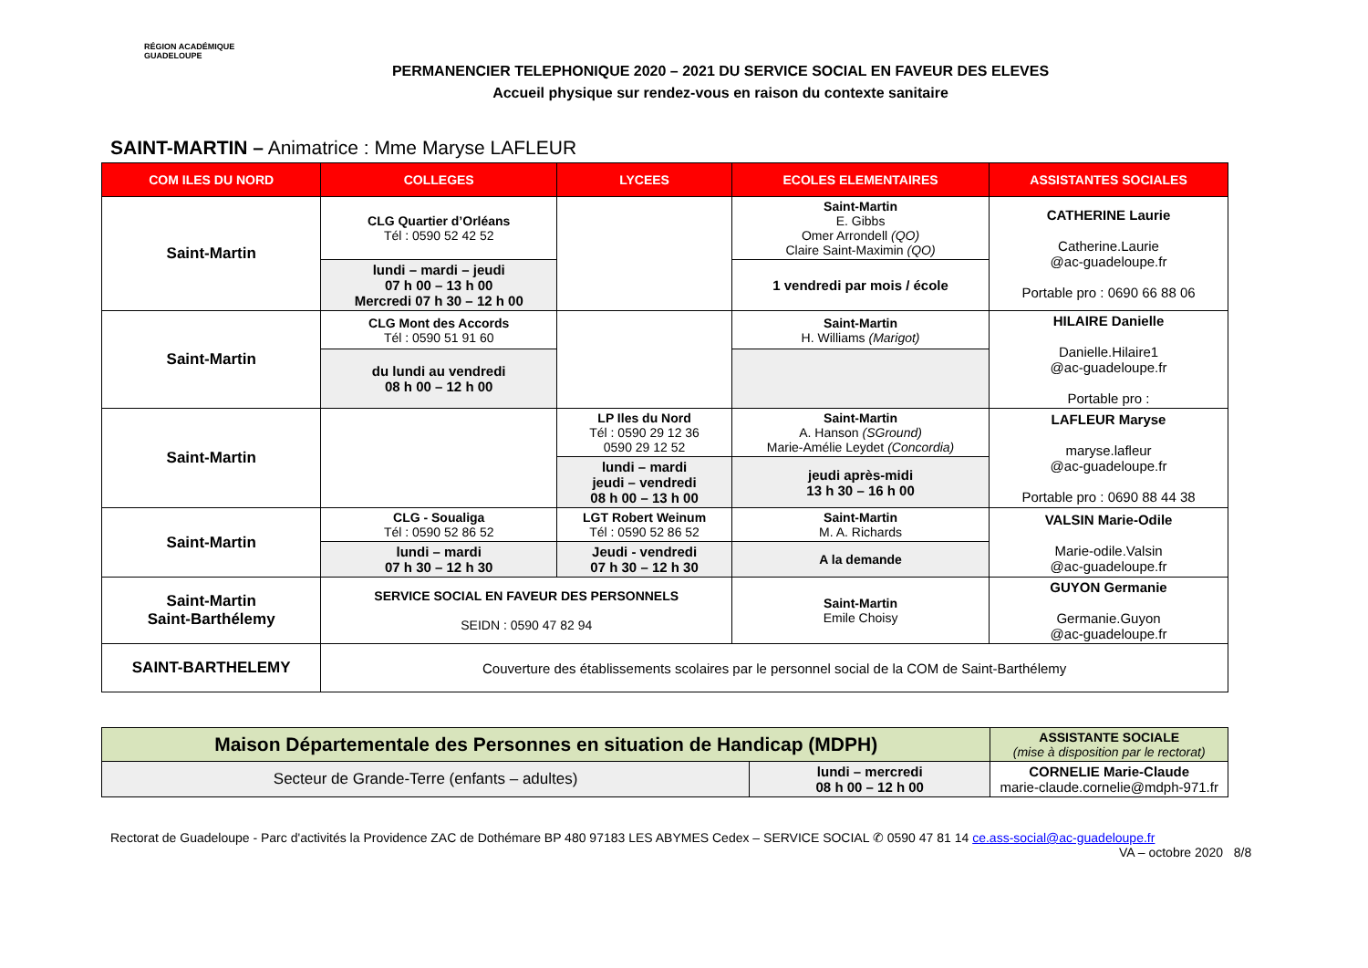RÉGION ACADÉMIQUE
GUADELOUPE
PERMANENCIER TELEPHONIQUE 2020 – 2021 DU SERVICE SOCIAL EN FAVEUR DES ELEVES
Accueil physique sur rendez-vous en raison du contexte sanitaire
SAINT-MARTIN – Animatrice : Mme Maryse LAFLEUR
| COM ILES DU NORD | COLLEGES | LYCEES | ECOLES ELEMENTAIRES | ASSISTANTES SOCIALES |
| --- | --- | --- | --- | --- |
| Saint-Martin | CLG Quartier d’Orléans Tél : 0590 52 42 52 | | Saint-Martin E. Gibbs Omer Arrondell (QO) Claire Saint-Maximin (QO) | CATHERINE Laurie Catherine.Laurie @ac-guadeloupe.fr Portable pro : 0690 66 88 06 |
| | lundi – mardi – jeudi 07 h 00 – 13 h 00 Mercredi 07 h 30 – 12 h 00 | | 1 vendredi par mois / école | |
| Saint-Martin | CLG Mont des Accords Tél : 0590 51 91 60 | | Saint-Martin H. Williams (Marigot) | HILAIRE Danielle Danielle.Hilaire1 @ac-guadeloupe.fr Portable pro : |
| | du lundi au vendredi 08 h 00 – 12 h 00 | | | |
| Saint-Martin | | LP Iles du Nord Tél : 0590 29 12 36 0590 29 12 52 | Saint-Martin A. Hanson (SGround) Marie-Amélie Leydet (Concordia) | LAFLEUR Maryse maryse.lafleur @ac-guadeloupe.fr Portable pro : 0690 88 44 38 |
| | | lundi – mardi jeudi – vendredi 08 h 00 – 13 h 00 | jeudi après-midi 13 h 30 – 16 h 00 | |
| Saint-Martin | CLG - Soualiga Tél : 0590 52 86 52 | LGT Robert Weinum Tél : 0590 52 86 52 | Saint-Martin M. A. Richards | VALSIN Marie-Odile Marie-odile.Valsin @ac-guadeloupe.fr |
| | lundi – mardi 07 h 30 – 12 h 30 | Jeudi - vendredi 07 h 30 – 12 h 30 | A la demande | |
| Saint-Martin Saint-Barthélemy | SERVICE SOCIAL EN FAVEUR DES PERSONNELS SEIDN : 0590 47 82 94 | | Saint-Martin Emile Choisy | GUYON Germanie Germanie.Guyon @ac-guadeloupe.fr |
| SAINT-BARTHELEMY | Couverture des établissements scolaires par le personnel social de la COM de Saint-Barthélemy | | | |
| Maison Départementale des Personnes en situation de Handicap (MDPH) | | ASSISTANTE SOCIALE (mise à disposition par le rectorat) |
| Secteur de Grande-Terre (enfants – adultes) | lundi – mercredi 08 h 00 – 12 h 00 | CORNELIE Marie-Claude marie-claude.cornelie@mdph-971.fr |
Rectorat de Guadeloupe - Parc d'activités la Providence ZAC de Dothémare BP 480 97183 LES ABYMES Cedex – SERVICE SOCIAL ✆ 0590 47 81 14 ce.ass-social@ac-guadeloupe.fr
VA – octobre 2020 8/8